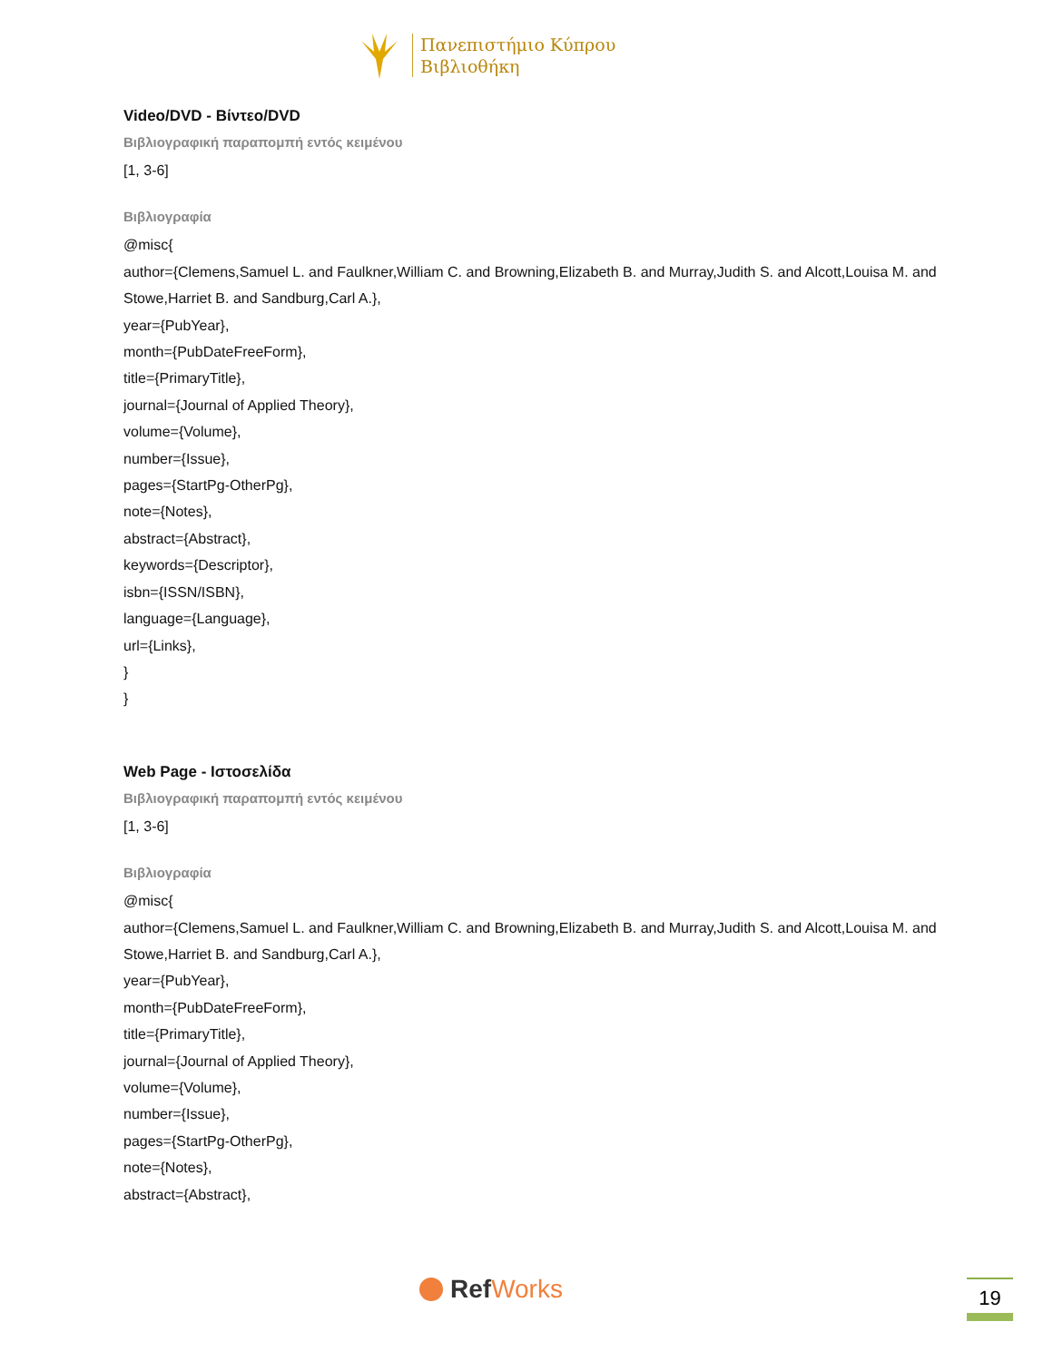Πανεπιστήμιο Κύπρου
Βιβλιοθήκη
Video/DVD - Βίντεο/DVD
Βιβλιογραφική παραπομπή εντός κειμένου
[1, 3-6]
Βιβλιογραφία
@misc{
author={Clemens,Samuel L. and Faulkner,William C. and Browning,Elizabeth B. and Murray,Judith S. and Alcott,Louisa M. and Stowe,Harriet B. and Sandburg,Carl A.},
year={PubYear},
month={PubDateFreeForm},
title={PrimaryTitle},
journal={Journal of Applied Theory},
volume={Volume},
number={Issue},
pages={StartPg-OtherPg},
note={Notes},
abstract={Abstract},
keywords={Descriptor},
isbn={ISSN/ISBN},
language={Language},
url={Links},
}
}
Web Page - Ιστοσελίδα
Βιβλιογραφική παραπομπή εντός κειμένου
[1, 3-6]
Βιβλιογραφία
@misc{
author={Clemens,Samuel L. and Faulkner,William C. and Browning,Elizabeth B. and Murray,Judith S. and Alcott,Louisa M. and Stowe,Harriet B. and Sandburg,Carl A.},
year={PubYear},
month={PubDateFreeForm},
title={PrimaryTitle},
journal={Journal of Applied Theory},
volume={Volume},
number={Issue},
pages={StartPg-OtherPg},
note={Notes},
abstract={Abstract},
Ref Works 19